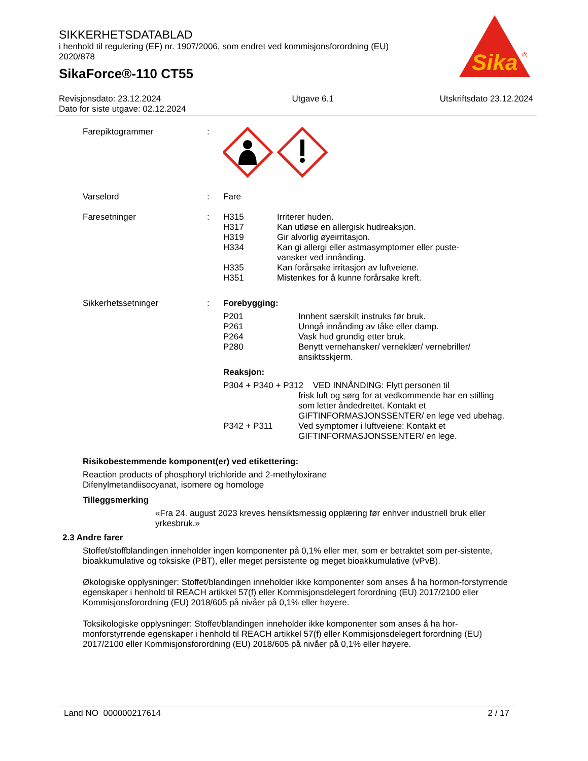SIKKERHETSDATABLAD
i henhold til regulering (EF) nr. 1907/2006, som endret ved kommisjonsforordning (EU) 2020/878
SikaForce®-110 CT55
Sika
®
Revisjonsdato: 23.12.2024
Dato for siste utgave: 02.12.2024
Utgave 6.1 Utskriftsdato 23.12.2024
Farepiktogrammer :
Varselord : Fare
Faresetninger : H315 Irriterer huden.
H317 Kan utløse en allergisk hudreaksjon.
H319 Gir alvorlig øyeirritasjon.
H334 Kan gi allergi eller astmasymptomer eller puste-
vansker ved innånding.
H335 Kan forårsake irritasjon av luftveiene.
H351 Mistenkes for å kunne forårsake kreft.
Sikkerhetssetninger : Forebygging:
P201 Innhent særskilt instruks før bruk.
P261 Unngå innånding av tåke eller damp.
P264 Vask hud grundig etter bruk.
P280 Benytt vernehansker/ verneklær/ vernebriller/
ansiktsskjerm.
Reaksjon:
P304 + P340 + P312 VED INNÅNDING: Flytt personen til
frisk luft og sørg for at vedkommende har en stilling som letter åndedrettet. Kontakt et GIFTINFORMASJONSSENTER/ en lege ved ubehag.
P342 + P311 Ved symptomer i luftveiene: Kontakt et
GIFTINFORMASJONSSENTER/ en lege.
Risikobestemmende komponent(er) ved etikettering:
Reaction products of phosphoryl trichloride and 2-methyloxirane
Difenylmetandiisocyanat, isomere og homologe
Tilleggsmerking
«Fra 24. august 2023 kreves hensiktsmessig opplæring før enhver industriell bruk eller yrkesbruk.»
2.3 Andre farer
Stoffet/stoffblandingen inneholder ingen komponenter på 0,1% eller mer, som er betraktet som per-sistente, bioakkumulative og toksiske (PBT), eller meget persistente og meget bioakkumulative (vPvB).
Økologiske opplysninger: Stoffet/blandingen inneholder ikke komponenter som anses å ha hormon-forstyrrende egenskaper i henhold til REACH artikkel 57(f) eller Kommisjonsdelegert forordning (EU) 2017/2100 eller Kommisjonsforordning (EU) 2018/605 på nivåer på 0,1% eller høyere.
Toksikologiske opplysninger: Stoffet/blandingen inneholder ikke komponenter som anses å ha hor-monforstyrrende egenskaper i henhold til REACH artikkel 57(f) eller Kommisjonsdelegert forordning (EU) 2017/2100 eller Kommisjonsforordning (EU) 2018/605 på nivåer på 0,1% eller høyere.
Land NO 000000217614 2 / 17